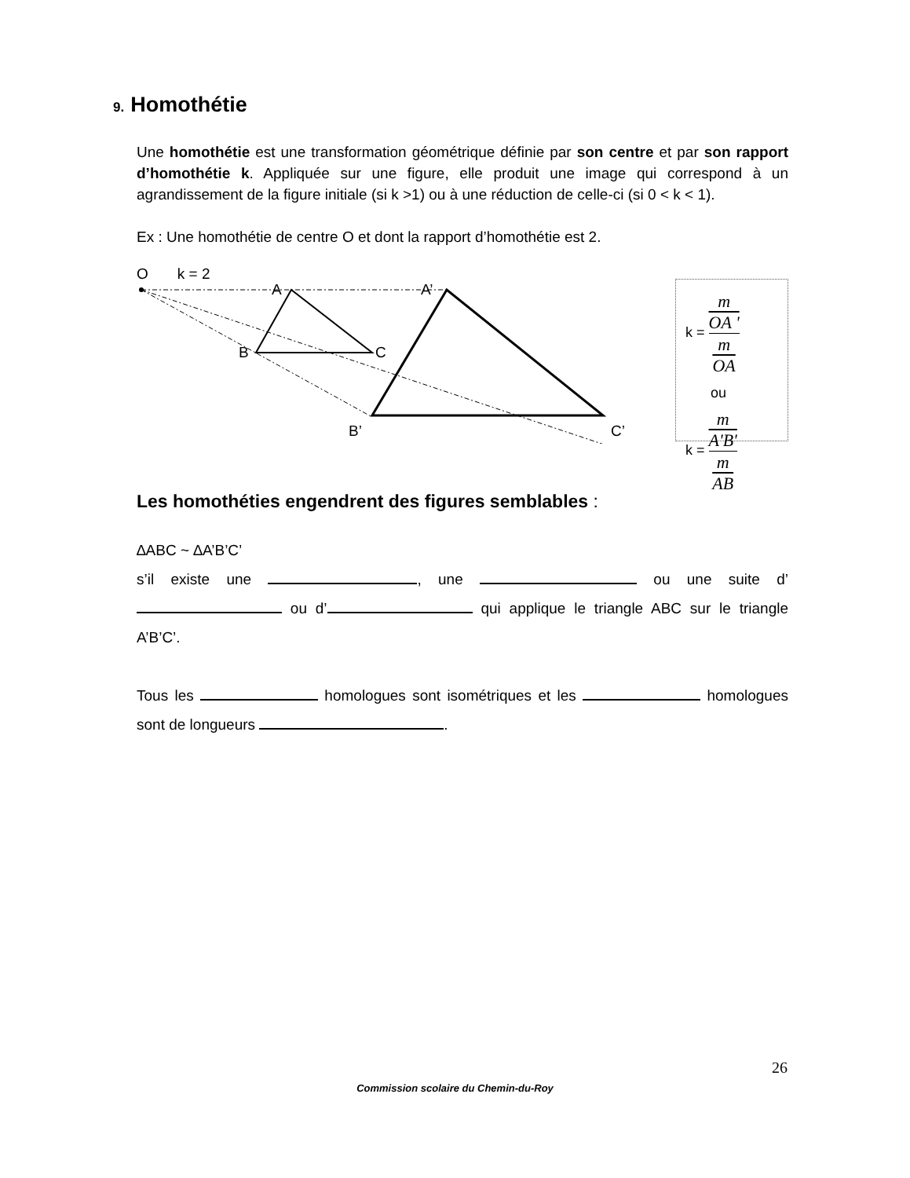9. Homothétie
Une homothétie est une transformation géométrique définie par son centre et par son rapport d’homothétie k. Appliquée sur une figure, elle produit une image qui correspond à un agrandissement de la figure initiale (si k >1) ou à une réduction de celle-ci (si 0 < k < 1).
Ex : Une homothétie de centre O et dont la rapport d’homothétie est 2.
O k = 2
A
A’
B
C
B’
C’
k = m
OA ' m
OA
ou
k = m
A'B' m
AB
Les homothéties engendrent des figures semblables :
∆ABC ~ ∆A’B’C’
s’il existe une , une ou une suite d’ ou d’ qui applique le triangle ABC sur le triangle A’B’C’.
Tous les homologues sont isométriques et les homologues sont de longueurs .
26
Commission scolaire du Chemin-du-Roy